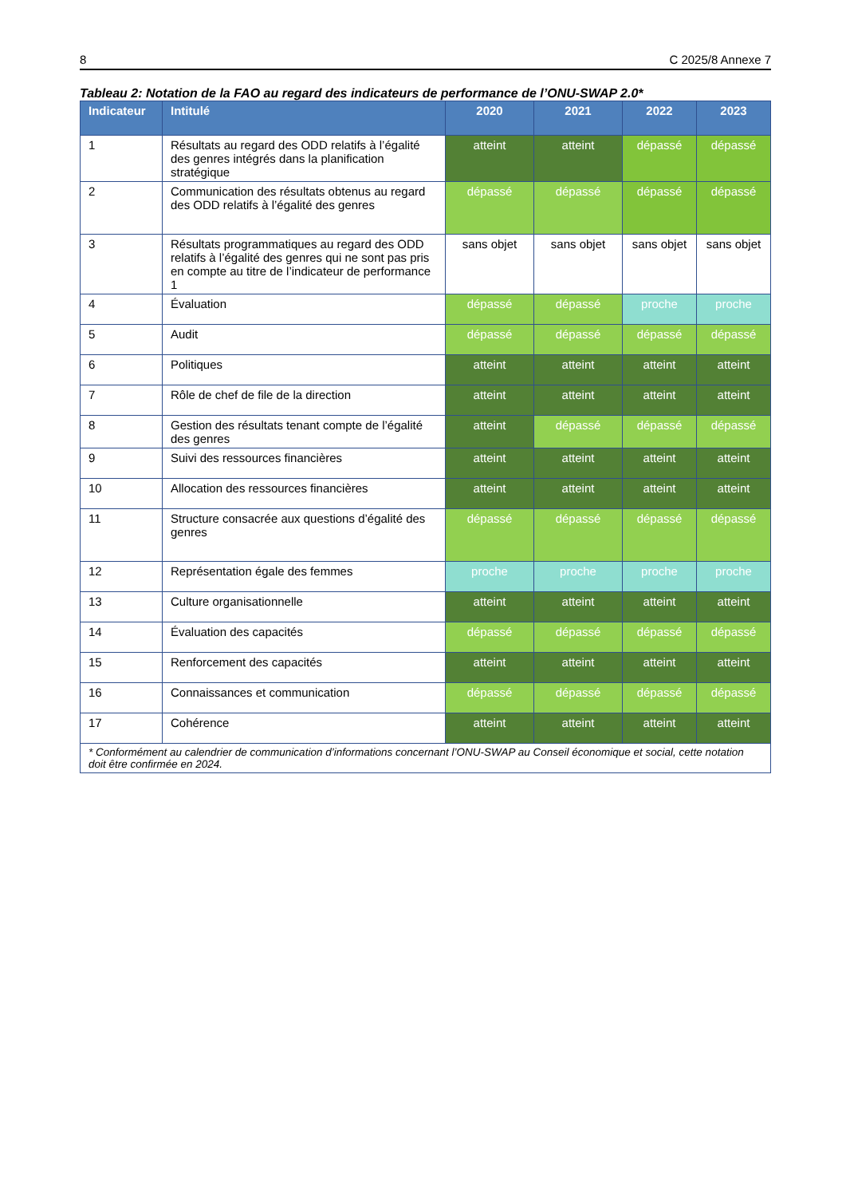8 C 2025/8 Annexe 7
Tableau 2: Notation de la FAO au regard des indicateurs de performance de l’ONU-SWAP 2.0*
| Indicateur | Intitulé | 2020 | 2021 | 2022 | 2023 |
| --- | --- | --- | --- | --- | --- |
| 1 | Résultats au regard des ODD relatifs à l’égalité des genres intégrés dans la planification stratégique | atteint | atteint | dépassé | dépassé |
| 2 | Communication des résultats obtenus au regard des ODD relatifs à l’égalité des genres | dépassé | dépassé | dépassé | dépassé |
| 3 | Résultats programmatiques au regard des ODD relatifs à l’égalité des genres qui ne sont pas pris en compte au titre de l’indicateur de performance 1 | sans objet | sans objet | sans objet | sans objet |
| 4 | Évaluation | dépassé | dépassé | proche | proche |
| 5 | Audit | dépassé | dépassé | dépassé | dépassé |
| 6 | Politiques | atteint | atteint | atteint | atteint |
| 7 | Rôle de chef de file de la direction | atteint | atteint | atteint | atteint |
| 8 | Gestion des résultats tenant compte de l’égalité des genres | atteint | dépassé | dépassé | dépassé |
| 9 | Suivi des ressources financières | atteint | atteint | atteint | atteint |
| 10 | Allocation des ressources financières | atteint | atteint | atteint | atteint |
| 11 | Structure consacrée aux questions d’égalité des genres | dépassé | dépassé | dépassé | dépassé |
| 12 | Représentation égale des femmes | proche | proche | proche | proche |
| 13 | Culture organisationnelle | atteint | atteint | atteint | atteint |
| 14 | Évaluation des capacités | dépassé | dépassé | dépassé | dépassé |
| 15 | Renforcement des capacités | atteint | atteint | atteint | atteint |
| 16 | Connaissances et communication | dépassé | dépassé | dépassé | dépassé |
| 17 | Cohérence | atteint | atteint | atteint | atteint |
| * Conformément au calendrier de communication d’informations concernant l’ONU-SWAP au Conseil économique et social, cette notation doit être confirmée en 2024. | | | | | |